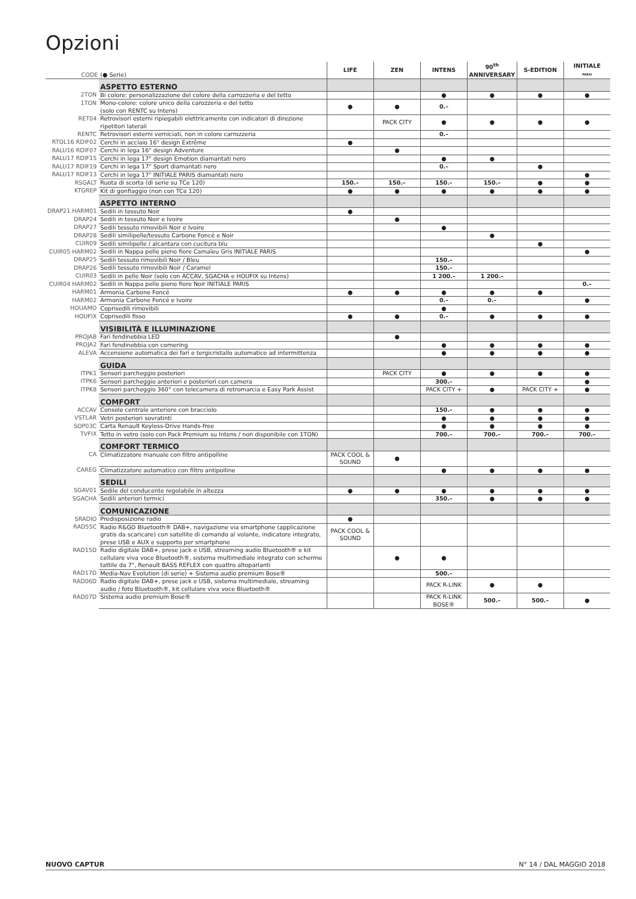Opzioni
| CODE | (● Serie) | LIFE | ZEN | INTENS | 90<sup>th</sup> ANNIVERSARY | S-EDITION | INITIALE PARIS |
| --- | --- | --- | --- | --- | --- | --- | --- |
| | ASPETTO ESTERNO | | | | | | |
| 2TON | Bi colore: personalizzazione del colore della carrozzeria e del tetto | | | ● | ● | ● | ● |
| 1TON | Mono-colore: colore unico della carozzeria e del tetto (solo con RENTC su Intens) | ● | ● | 0.– | | | |
| RET04 | Retrovisori esterni ripiegabili elettricamente con indicatori di direzione ripetitori laterali | | PACK CITY | ● | ● | ● | ● |
| RENTC | Retrovisori esterni verniciati, non in colore carrozzeria | | | 0.– | | | |
| RTOL16 RDIF02 | Cerchi in acciaio 16" design Extrême | ● | | | | | |
| RALU16 RDIF07 | Cerchi in lega 16" design Adventure | | ● | | | | |
| RALU17 RDIF15 | Cerchi in lega 17" design Emotion diamantati nero | | | ● | ● | | |
| RALU17 RDIF19 | Cerchi in lega 17" Sport diamantati nero | | | 0.– | | ● | |
| RALU17 RDIF13 | Cerchi in lega 17" INITIALE PARIS diamantati nero | | | | | | ● |
| RSGALT | Ruota di scorta (di serie su TCe 120) | 150.– | 150.– | 150.– | 150.– | ● | ● |
| KTGREP | Kit di gonfiaggio (non con TCe 120) | ● | ● | ● | ● | ● | ● |
| | ASPETTO INTERNO | | | | | | |
| DRAP21 HARM01 | Sedili in tessuto Noir | ● | | | | | |
| DRAP24 | Sedili in tessuto Noir e Ivoire | | ● | | | | |
| DRAP27 | Sedili tessuto rimovibili Noir e Ivoire | | | ● | | | |
| DRAP28 | Sedili similipelle/tessuto Carbone Foncé e Noir | | | | ● | | |
| CUIR09 | Sedili similipelle / alcantara con cucitura blu | | | | | ● | |
| CUIR05 HARM02 | Sedili in Nappa pelle pieno fiore Camaïeu Gris INITIALE PARIS | | | | | | ● |
| DRAP25 | Sedili tessuto rimovibili Noir / Bleu | | | 150.– | | | |
| DRAP26 | Sedili tessuto rimovibili Noir / Caramel | | | 150.– | | | |
| CUIR03 | Sedili in pelle Noir (solo con ACCAV, SGACHA e HOUFIX su Intens) | | | 1 200.– | 1 200.– | | |
| CUIR04 HARM02 | Sedili in Nappa pelle pieno fiore Noir INITIALE PARIS | | | | | | 0.– |
| HARM01 | Armonia Carbone Foncé | ● | ● | ● | ● | ● | |
| HARM02 | Armonia Carbone Foncé e Ivoire | | | 0.– | 0.– | | ● |
| HOUAMO | Coprisedili rimovibili | | | ● | | | |
| HOUFIX | Coprisedili fisso | ● | ● | 0.– | ● | ● | ● |
| | VISIBILITÀ E ILLUMINAZIONE | | | | | | |
| PROJAB | Fari fendinebbia LED | | ● | | | | |
| PROJA2 | Fari fendinebbia con cornering | | | ● | ● | ● | ● |
| ALEVA | Accensione automatica dei fari e tergicristallo automatico ad intermittenza | | | ● | ● | ● | ● |
| | GUIDA | | | | | | |
| ITPK1 | Sensori parcheggio posteriori | | PACK CITY | ● | ● | ● | ● |
| ITPK6 | Sensori parcheggio anteriori e posteriori con camera | | | 300.– | | | ● |
| ITPK8 | Sensori parcheggio 360° con telecamera di retromarcia e Easy Park Assist | | | PACK CITY + | ● | PACK CITY + | ● |
| | COMFORT | | | | | | |
| ACCAV | Console centrale anteriore con bracciolo | | | 150.– | ● | ● | ● |
| VSTLAR | Vetri posteriori sovratinti | | | ● | ● | ● | ● |
| SOP03C | Carta Renault Keyless-Drive Hands-free | | | ● | ● | ● | ● |
| TVFIX | Tetto in vetro (solo con Pack Premium su Intens / non disponibile con 1TON) | | | 700.– | 700.– | 700.– | 700.– |
| | COMFORT TERMICO | | | | | | |
| CA | Climatizzatore manuale con filtro antipolline | PACK COOL & SOUND | ● | | | | |
| CAREG | Climatizzatore automatico con filtro antipolline | | | ● | ● | ● | ● |
| | SEDILI | | | | | | |
| SGAV01 | Sedile del conducente regolabile in altezza | ● | ● | ● | ● | ● | ● |
| SGACHA | Sedili anteriori termici | | | 350.– | ● | ● | ● |
| | COMUNICAZIONE | | | | | | |
| SRADIO | Predisposizione radio | ● | | | | | |
| RAD55C | Radio R&GO Bluetooth® DAB+, navigazione via smartphone (applicazione gratis da scaricare) con satellite di comando al volante, indicatore integrato, prese USB e AUX e supporto per smartphone | PACK COOL & SOUND | | | | | |
| RAD15D | Radio digitale DAB+, prese jack e USB, streaming audio Bluetooth® e kit cellulare viva voce Bluetooth®, sistema multimediale integrato con schermo tattile da 7", Renault BASS REFLEX con quattro altoparlanti | | ● | ● | | | |
| RAD17D | Media-Nav Evolution (di serie) + Sistema audio premium Bose® | | | 500.– | | | |
| RAD06D | Radio digitale DAB+, prese jack e USB, sistema multimediale, streaming audio / foto Bluetooth®, kit cellulare viva voce Bluetooth® | | | PACK R-LINK | ● | ● | |
| RAD07D | Sistema audio premium Bose® | | | PACK R-LINK BOSE® | 500.– | 500.– | ● |
NUOVO CAPTUR N° 14 / DAL MAGGIO 2018